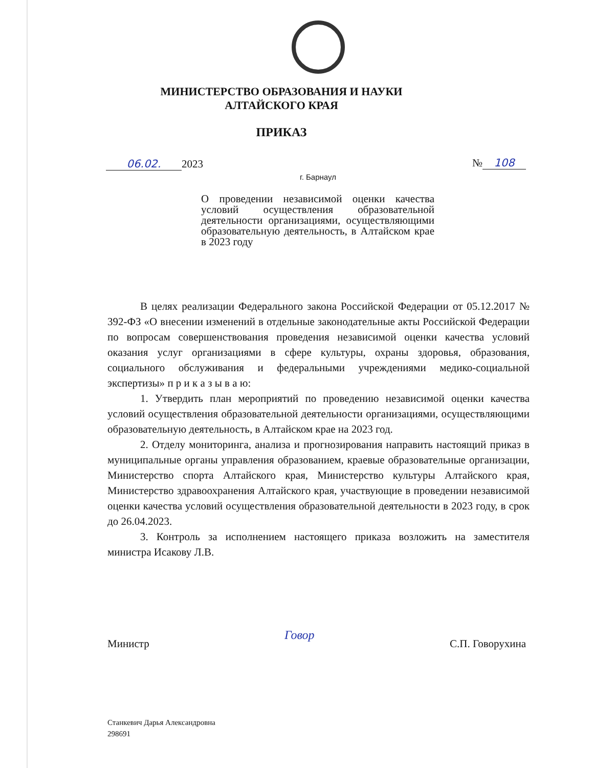МИНИСТЕРСТВО ОБРАЗОВАНИЯ И НАУКИ
АЛТАЙСКОГО КРАЯ
ПРИКАЗ
06.02. 2023 № 108
г. Барнаул
О проведении независимой оценки качества условий осуществления образовательной деятельности организациями, осуществляющими образовательную деятельность, в Алтайском крае в 2023 году
В целях реализации Федерального закона Российской Федерации от 05.12.2017 № 392-ФЗ «О внесении изменений в отдельные законодательные акты Российской Федерации по вопросам совершенствования проведения независимой оценки качества условий оказания услуг организациями в сфере культуры, охраны здоровья, образования, социального обслуживания и федеральными учреждениями медико-социальной экспертизы» п р и к а з ы в а ю:
1. Утвердить план мероприятий по проведению независимой оценки качества условий осуществления образовательной деятельности организациями, осуществляющими образовательную деятельность, в Алтайском крае на 2023 год.
2. Отделу мониторинга, анализа и прогнозирования направить настоящий приказ в муниципальные органы управления образованием, краевые образовательные организации, Министерство спорта Алтайского края, Министерство культуры Алтайского края, Министерство здравоохранения Алтайского края, участвующие в проведении независимой оценки качества условий осуществления образовательной деятельности в 2023 году, в срок до 26.04.2023.
3. Контроль за исполнением настоящего приказа возложить на заместителя министра Исакову Л.В.
Министр Говор С.П. Говорухина
Станкевич Дарья Александровна
298691